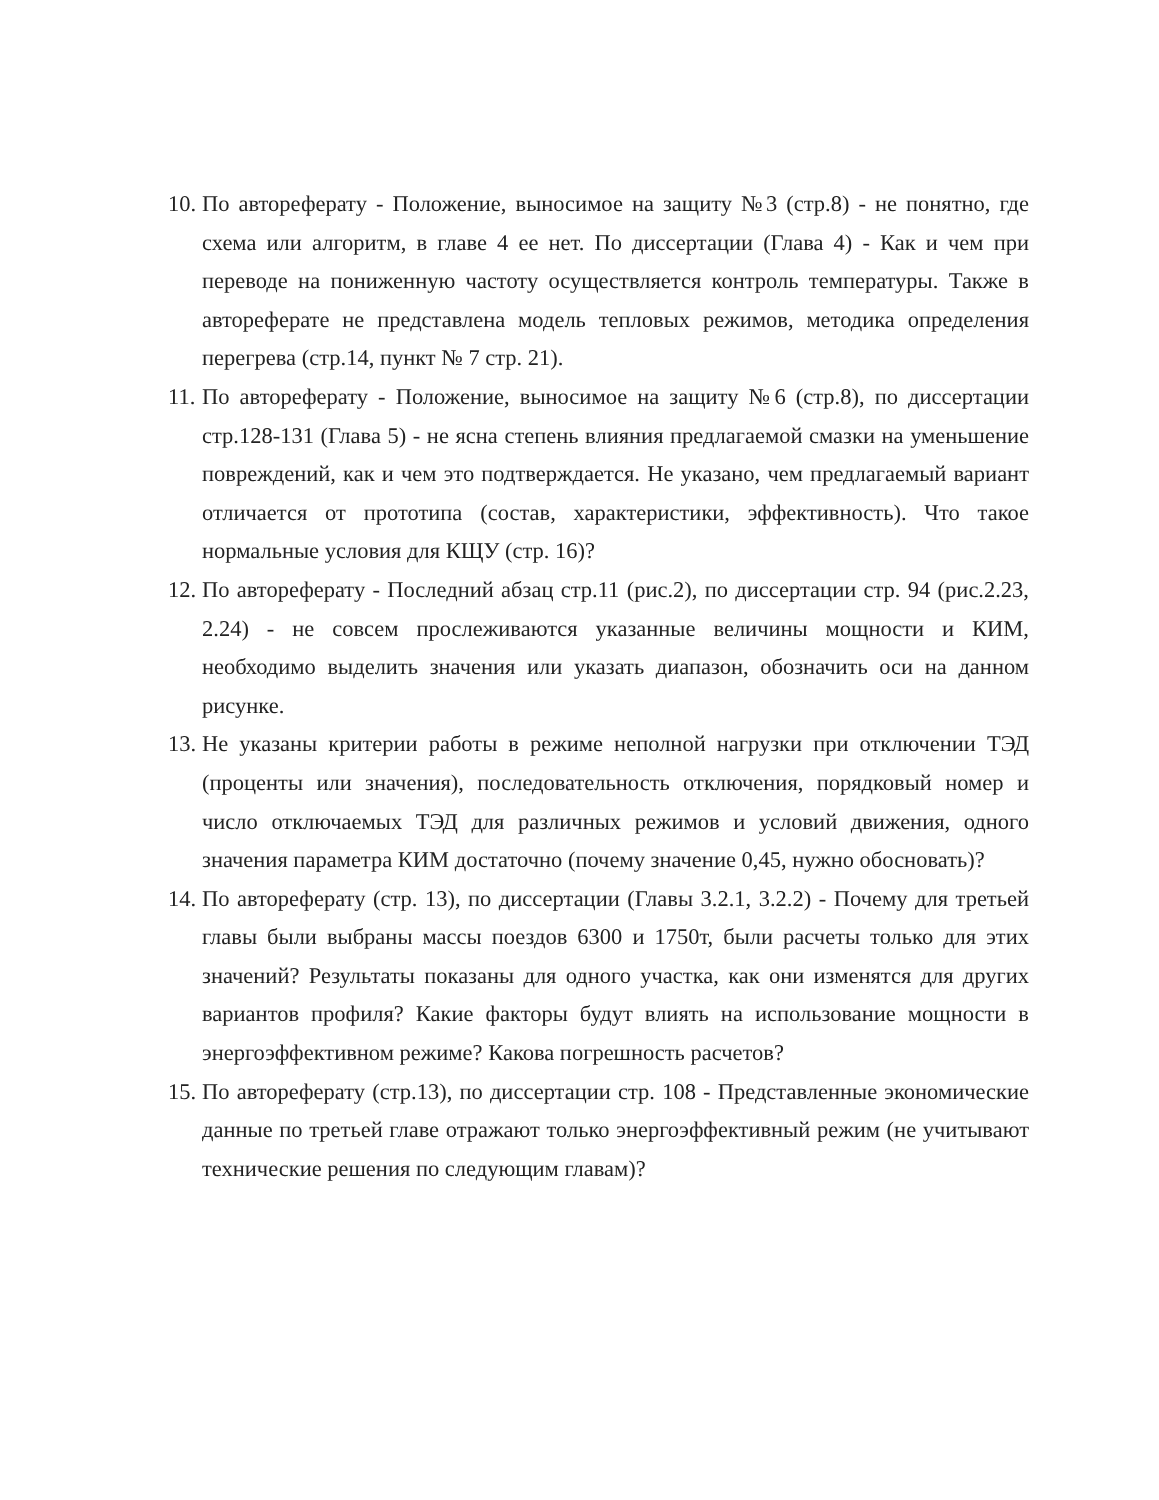10. По автореферату - Положение, выносимое на защиту №3 (стр.8) - не понятно, где схема или алгоритм, в главе 4 ее нет. По диссертации (Глава 4) - Как и чем при переводе на пониженную частоту осуществляется контроль температуры. Также в автореферате не представлена модель тепловых режимов, методика определения перегрева (стр.14, пункт № 7 стр. 21).
11. По автореферату - Положение, выносимое на защиту №6 (стр.8), по диссертации стр.128-131 (Глава 5) - не ясна степень влияния предлагаемой смазки на уменьшение повреждений, как и чем это подтверждается. Не указано, чем предлагаемый вариант отличается от прототипа (состав, характеристики, эффективность). Что такое нормальные условия для КЩУ (стр. 16)?
12. По автореферату - Последний абзац стр.11 (рис.2), по диссертации стр. 94 (рис.2.23, 2.24) - не совсем прослеживаются указанные величины мощности и КИМ, необходимо выделить значения или указать диапазон, обозначить оси на данном рисунке.
13. Не указаны критерии работы в режиме неполной нагрузки при отключении ТЭД (проценты или значения), последовательность отключения, порядковый номер и число отключаемых ТЭД для различных режимов и условий движения, одного значения параметра КИМ достаточно (почему значение 0,45, нужно обосновать)?
14. По автореферату (стр. 13), по диссертации (Главы 3.2.1, 3.2.2) - Почему для третьей главы были выбраны массы поездов 6300 и 1750т, были расчеты только для этих значений? Результаты показаны для одного участка, как они изменятся для других вариантов профиля? Какие факторы будут влиять на использование мощности в энергоэффективном режиме? Какова погрешность расчетов?
15. По автореферату (стр.13), по диссертации стр. 108 - Представленные экономические данные по третьей главе отражают только энергоэффективный режим (не учитывают технические решения по следующим главам)?